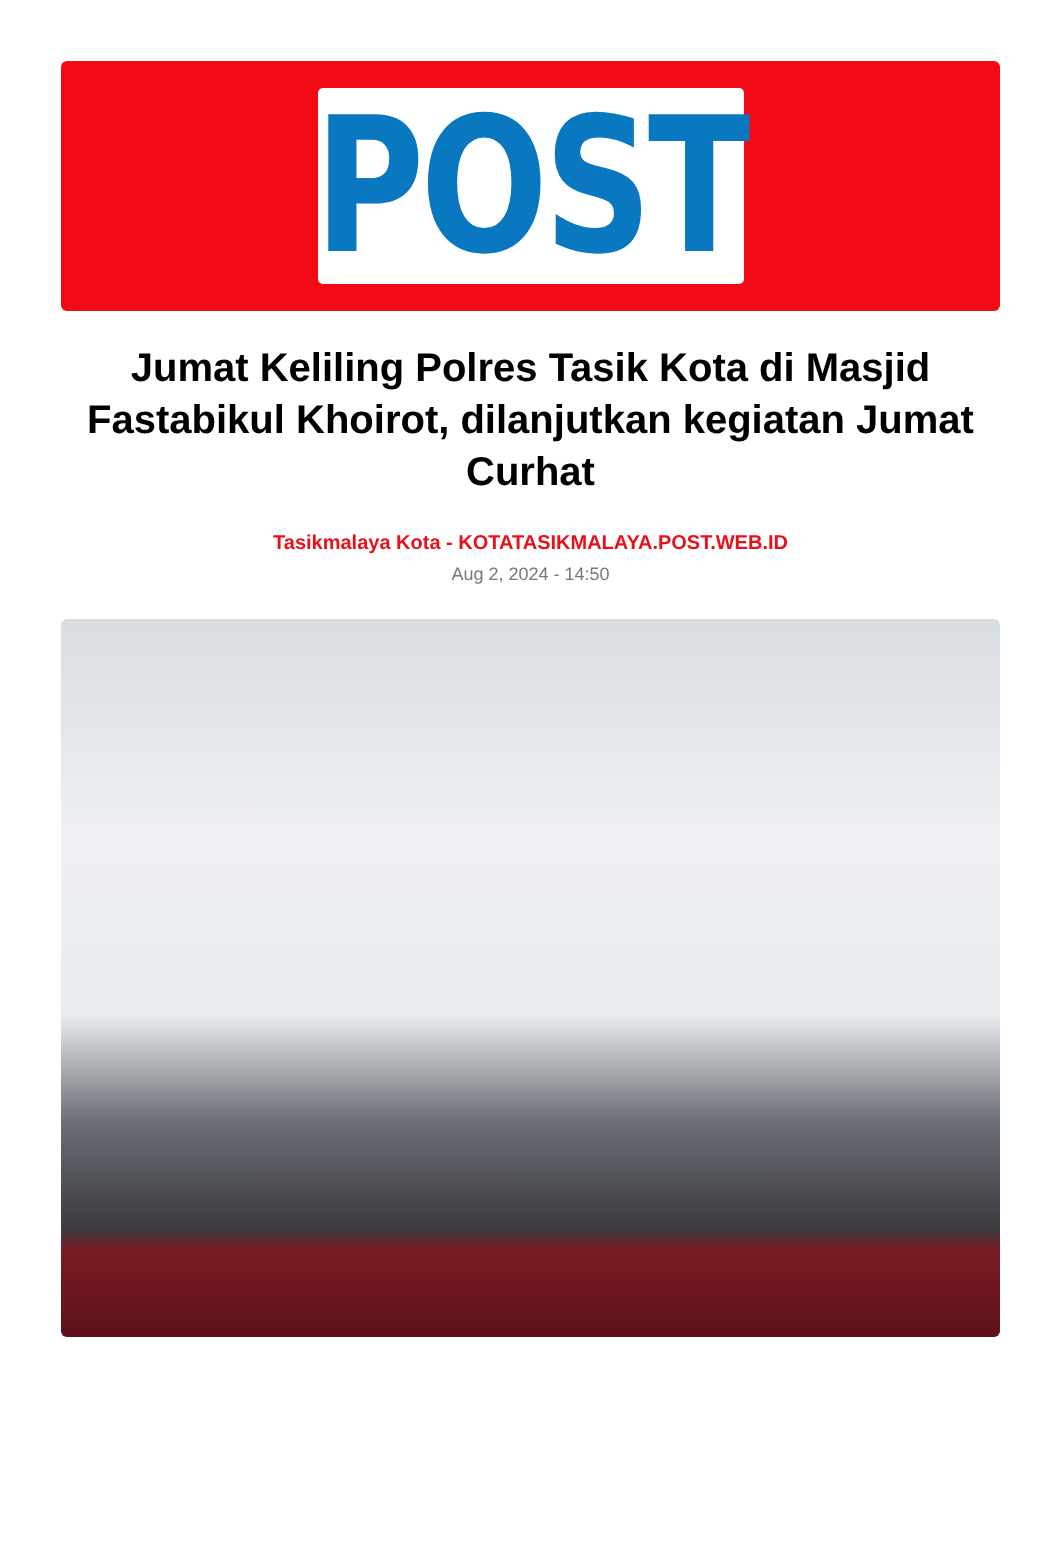POST
Jumat Keliling Polres Tasik Kota di Masjid Fastabikul Khoirot, dilanjutkan kegiatan Jumat Curhat
Tasikmalaya Kota - KOTATASIKMALAYA.POST.WEB.ID
Aug 2, 2024 - 14:50